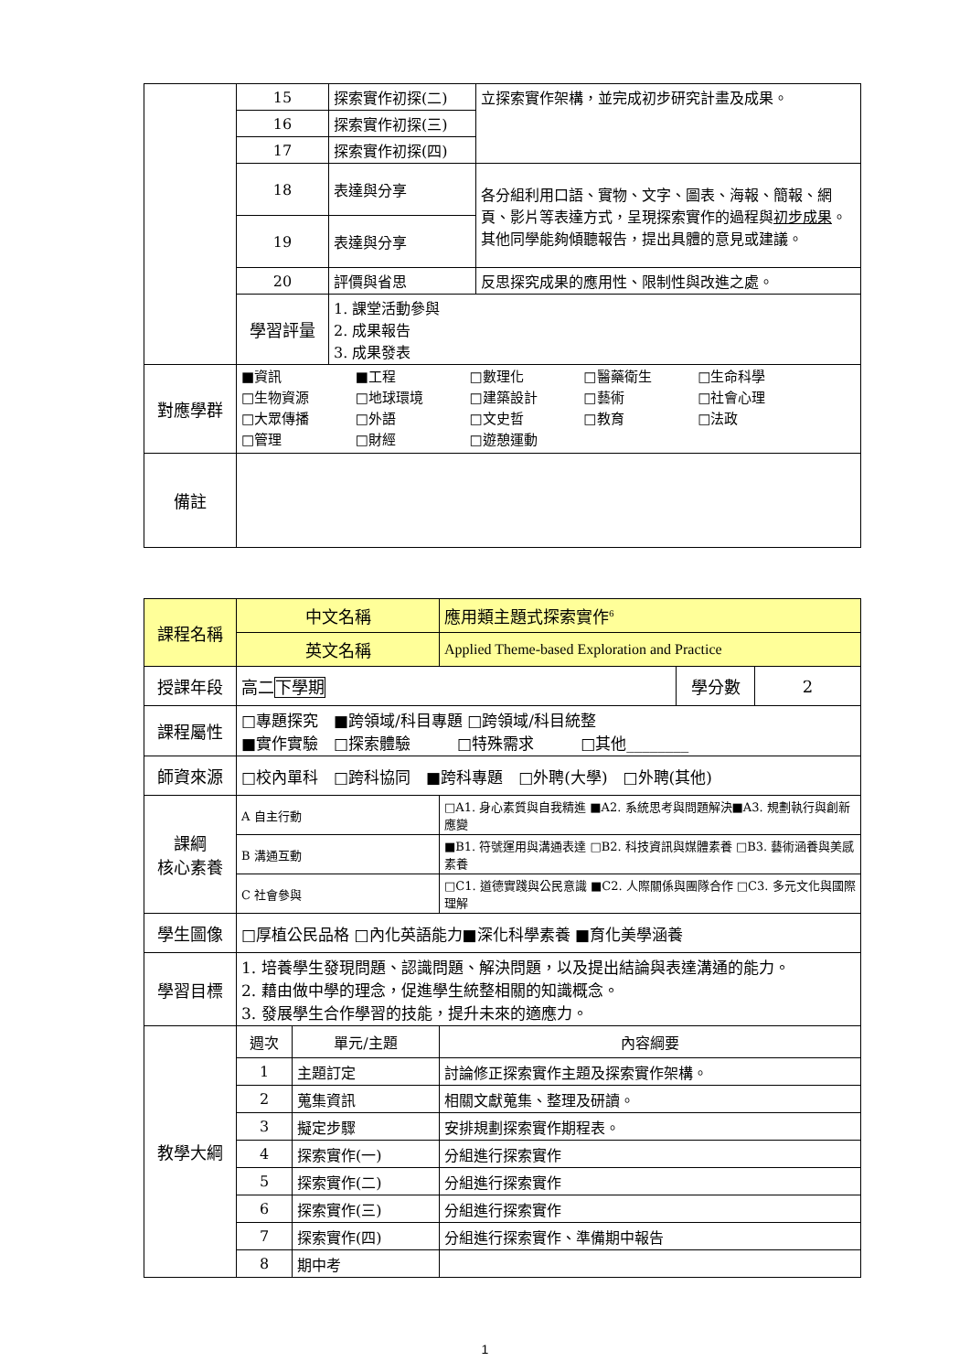| | 15 | 探索實作初探(二) | 立探索實作架構，並完成初步研究計畫及成果。 |
| | 16 | 探索實作初探(三) | |
| | 17 | 探索實作初探(四) | |
| | 18 | 表達與分享 | 各分組利用口語、實物、文字、圖表、海報、簡報、網頁、影片等表達方式，呈現探索實作的過程與 初步成果 。其他同學能夠傾聽報告，提出具體的意見或建議。 |
| | 19 | 表達與分享 | |
| | 20 | 評價與省思 | 反思探究成果的應用性、限制性與改進之處。 |
| | 學習評量 | 1. 課堂活動參與 2. 成果報告 3. 成果發表 | |
| 對應學群 | ■資訊 ■工程 □數理化 □醫藥衛生 □生命科學 □生物資源 □地球環境 □建築設計 □藝術 □社會心理 □大眾傳播 □外語 □文史哲 □教育 □法政 □管理 □財經 □遊憩運動 | | |
| 備註 | | | |
| 課程名稱 | 中文名稱 | | 應用類主題式探索實作<sup>6</sup> | | |
| | 英文名稱 | | Applied Theme-based Exploration and Practice | | |
| 授課年段 | 高二 下學期 | | | 學分數 | 2 |
| 課程屬性 | □專題探究 ■跨領域/科目專題 □跨領域/科目統整 ■實作實驗 □探索體驗 □特殊需求 □其他________ | | | | |
| 師資來源 | □校內單科 □跨科協同 ■跨科專題 □外聘(大學) □外聘(其他) | | | | |
| 課綱 核心素養 | A 自主行動 | | □A1. 身心素質與自我精進 ■A2. 系統思考與問題解決■A3. 規劃執行與創新應變 | | |
| | B 溝通互動 | | ■B1. 符號運用與溝通表達 □B2. 科技資訊與媒體素養 □B3. 藝術涵養與美感素養 | | |
| | C 社會參與 | | □C1. 道德實踐與公民意識 ■C2. 人際關係與團隊合作 □C3. 多元文化與國際理解 | | |
| 學生圖像 | □厚植公民品格 □內化英語能力■深化科學素養 ■育化美學涵養 | | | | |
| 學習目標 | 1. 培養學生發現問題、認識問題、解決問題，以及提出結論與表達溝通的能力。 2. 藉由做中學的理念，促進學生統整相關的知識概念。 3. 發展學生合作學習的技能，提升未來的適應力。 | | | | |
| 教學大綱 | 週次 | 單元/主題 | 內容綱要 | | |
| | 1 | 主題訂定 | 討論修正探索實作主題及探索實作架構。 | | |
| | 2 | 蒐集資訊 | 相關文獻蒐集、整理及研讀。 | | |
| | 3 | 擬定步驟 | 安排規劃探索實作期程表。 | | |
| | 4 | 探索實作(一) | 分組進行探索實作 | | |
| | 5 | 探索實作(二) | 分組進行探索實作 | | |
| | 6 | 探索實作(三) | 分組進行探索實作 | | |
| | 7 | 探索實作(四) | 分組進行探索實作、準備期中報告 | | |
| | 8 | 期中考 | | | |
1